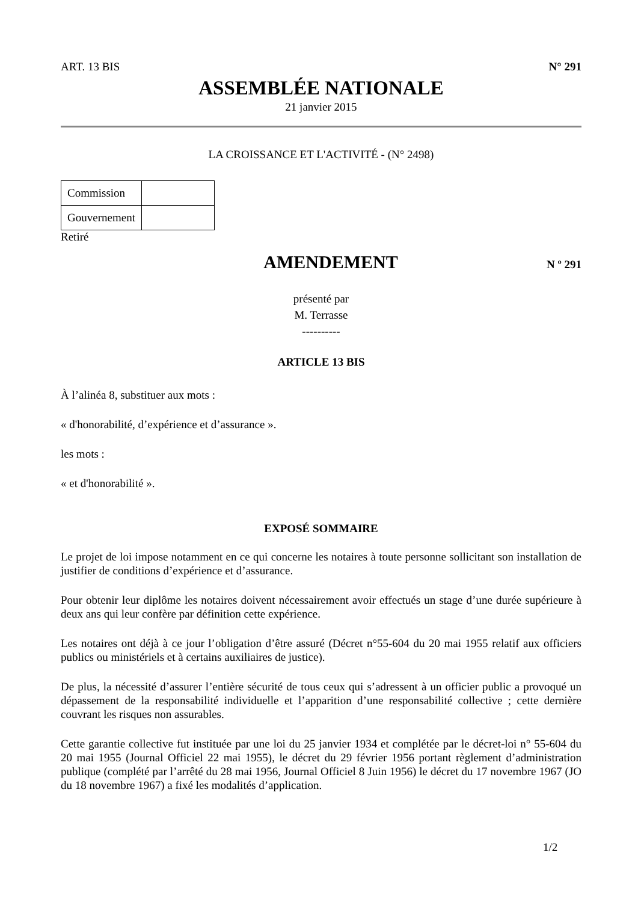ART. 13 BIS N° 291
ASSEMBLÉE NATIONALE
21 janvier 2015
LA CROISSANCE ET L'ACTIVITÉ - (N° 2498)
| Commission | |
| Gouvernement | |
Retiré
AMENDEMENT
N º 291
présenté par
M. Terrasse
----------
ARTICLE 13 BIS
À l’alinéa 8, substituer aux mots :
« d'honorabilité, d’expérience et d’assurance ».
les mots :
« et d'honorabilité ».
EXPOSÉ SOMMAIRE
Le projet de loi impose notamment en ce qui concerne les notaires à toute personne sollicitant son installation de justifier de conditions d’expérience et d’assurance.
Pour obtenir leur diplôme les notaires doivent nécessairement avoir effectués un stage d’une durée supérieure à deux ans qui leur confère par définition cette expérience.
Les notaires ont déjà à ce jour l’obligation d’être assuré (Décret n°55-604 du 20 mai 1955 relatif aux officiers publics ou ministériels et à certains auxiliaires de justice).
De plus, la nécessité d’assurer l’entière sécurité de tous ceux qui s’adressent à un officier public a provoqué un dépassement de la responsabilité individuelle et l’apparition d’une responsabilité collective ; cette dernière couvrant les risques non assurables.
Cette garantie collective fut instituée par une loi du 25 janvier 1934 et complétée par le décret-loi n° 55-604 du 20 mai 1955 (Journal Officiel 22 mai 1955), le décret du 29 février 1956 portant règlement d’administration publique (complété par l’arrêté du 28 mai 1956, Journal Officiel 8 Juin 1956) le décret du 17 novembre 1967 (JO du 18 novembre 1967) a fixé les modalités d’application.
1/2